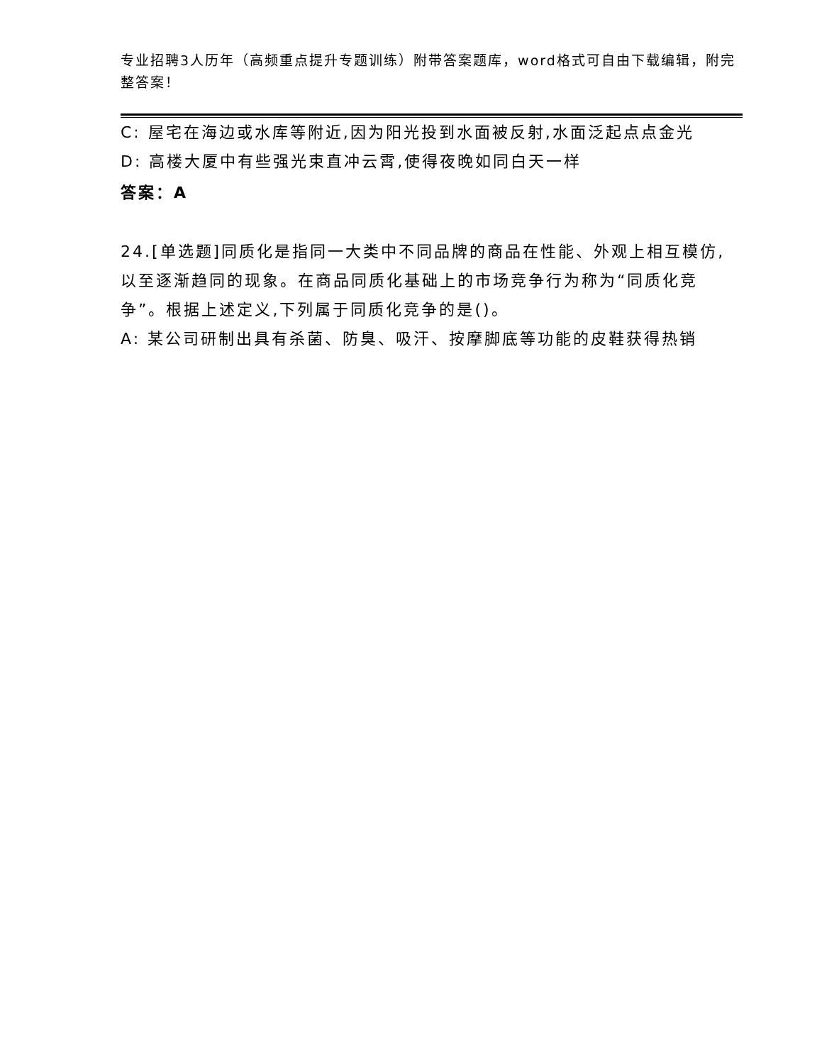专业招聘3人历年（高频重点提升专题训练）附带答案题库，word格式可自由下载编辑，附完整答案！
C: 屋宅在海边或水库等附近,因为阳光投到水面被反射,水面泛起点点金光
D: 高楼大厦中有些强光束直冲云霄,使得夜晚如同白天一样
答案：A
24.[单选题]同质化是指同一大类中不同品牌的商品在性能、外观上相互模仿,以至逐渐趋同的现象。在商品同质化基础上的市场竞争行为称为“同质化竞争”。根据上述定义,下列属于同质化竞争的是()。
A: 某公司研制出具有杀菌、防臭、吸汗、按摩脚底等功能的皮鞋获得热销